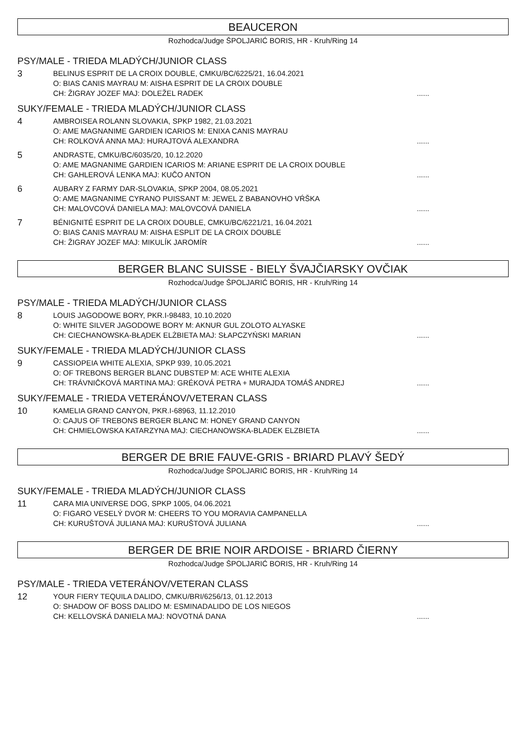BEAUCERON
Rozhodca/Judge ŠPOLJARIĆ BORIS, HR - Kruh/Ring 14
PSY/MALE - TRIEDA MLADÝCH/JUNIOR CLASS
3
BELINUS ESPRIT DE LA CROIX DOUBLE, CMKU/BC/6225/21, 16.04.2021
O: BIAS CANIS MAYRAU M: AISHA ESPRIT DE LA CROIX DOUBLE
CH: ŽIGRAY JOZEF MAJ: DOLEŽEL RADEK......
SUKY/FEMALE - TRIEDA MLADÝCH/JUNIOR CLASS
4
AMBROISEA ROLANN SLOVAKIA, SPKP 1982, 21.03.2021
O: AME MAGNANIME GARDIEN ICARIOS M: ENIXA CANIS MAYRAU
CH: ROLKOVÁ ANNA MAJ: HURAJTOVÁ ALEXANDRA......
5
ANDRASTE, CMKU/BC/6035/20, 10.12.2020
O: AME MAGNANIME GARDIEN ICARIOS M: ARIANE ESPRIT DE LA CROIX DOUBLE
CH: GAHLEROVÁ LENKA MAJ: KUČO ANTON......
6
AUBARY Z FARMY DAR-SLOVAKIA, SPKP 2004, 08.05.2021
O: AME MAGNANIME CYRANO PUISSANT M: JEWEL Z BABANOVHO VŔŠKA
CH: MALOVCOVÁ DANIELA MAJ: MALOVCOVÁ DANIELA......
7
BÉNIGNITÉ ESPRIT DE LA CROIX DOUBLE, CMKU/BC/6221/21, 16.04.2021
O: BIAS CANIS MAYRAU M: AISHA ESPLIT DE LA CROIX DOUBLE
CH: ŽIGRAY JOZEF MAJ: MIKULÍK JAROMÍR......
BERGER BLANC SUISSE - BIELY ŠVAJČIARSKY OVČIAK
Rozhodca/Judge ŠPOLJARIĆ BORIS, HR - Kruh/Ring 14
PSY/MALE - TRIEDA MLADÝCH/JUNIOR CLASS
8
LOUIS JAGODOWE BORY, PKR.I-98483, 10.10.2020
O: WHITE SILVER JAGODOWE BORY M: AKNUR GUL ZOLOTO ALYASKE
CH: CIECHANOWSKA-BŁĄDEK ELŻBIETA MAJ: SŁAPCZYŃSKI MARIAN......
SUKY/FEMALE - TRIEDA MLADÝCH/JUNIOR CLASS
9
CASSIOPEIA WHITE ALEXIA, SPKP 939, 10.05.2021
O: OF TREBONS BERGER BLANC DUBSTEP M: ACE WHITE ALEXIA
CH: TRÁVNIČKOVÁ MARTINA MAJ: GRÉKOVÁ PETRA + MURAJDA TOMÁŠ ANDREJ......
SUKY/FEMALE - TRIEDA VETERÁNOV/VETERAN CLASS
10
KAMELIA GRAND CANYON, PKR.I-68963, 11.12.2010
O: CAJUS OF TREBONS BERGER BLANC M: HONEY GRAND CANYON
CH: CHMIELOWSKA KATARZYNA MAJ: CIECHANOWSKA-BLADEK ELZBIETA......
BERGER DE BRIE FAUVE-GRIS - BRIARD PLAVÝ ŠEDÝ
Rozhodca/Judge ŠPOLJARIĆ BORIS, HR - Kruh/Ring 14
SUKY/FEMALE - TRIEDA MLADÝCH/JUNIOR CLASS
11
CARA MIA UNIVERSE DOG, SPKP 1005, 04.06.2021
O: FIGARO VESELÝ DVOR M: CHEERS TO YOU MORAVIA CAMPANELLA
CH: KURUŠTOVÁ JULIANA MAJ: KURUŠTOVÁ JULIANA......
BERGER DE BRIE NOIR ARDOISE - BRIARD ČIERNY
Rozhodca/Judge ŠPOLJARIĆ BORIS, HR - Kruh/Ring 14
PSY/MALE - TRIEDA VETERÁNOV/VETERAN CLASS
12
YOUR FIERY TEQUILA DALIDO, CMKU/BRI/6256/13, 01.12.2013
O: SHADOW OF BOSS DALIDO M: ESMINADALIDO DE LOS NIEGOS
CH: KELLOVSKÁ DANIELA MAJ: NOVOTNÁ DANA......